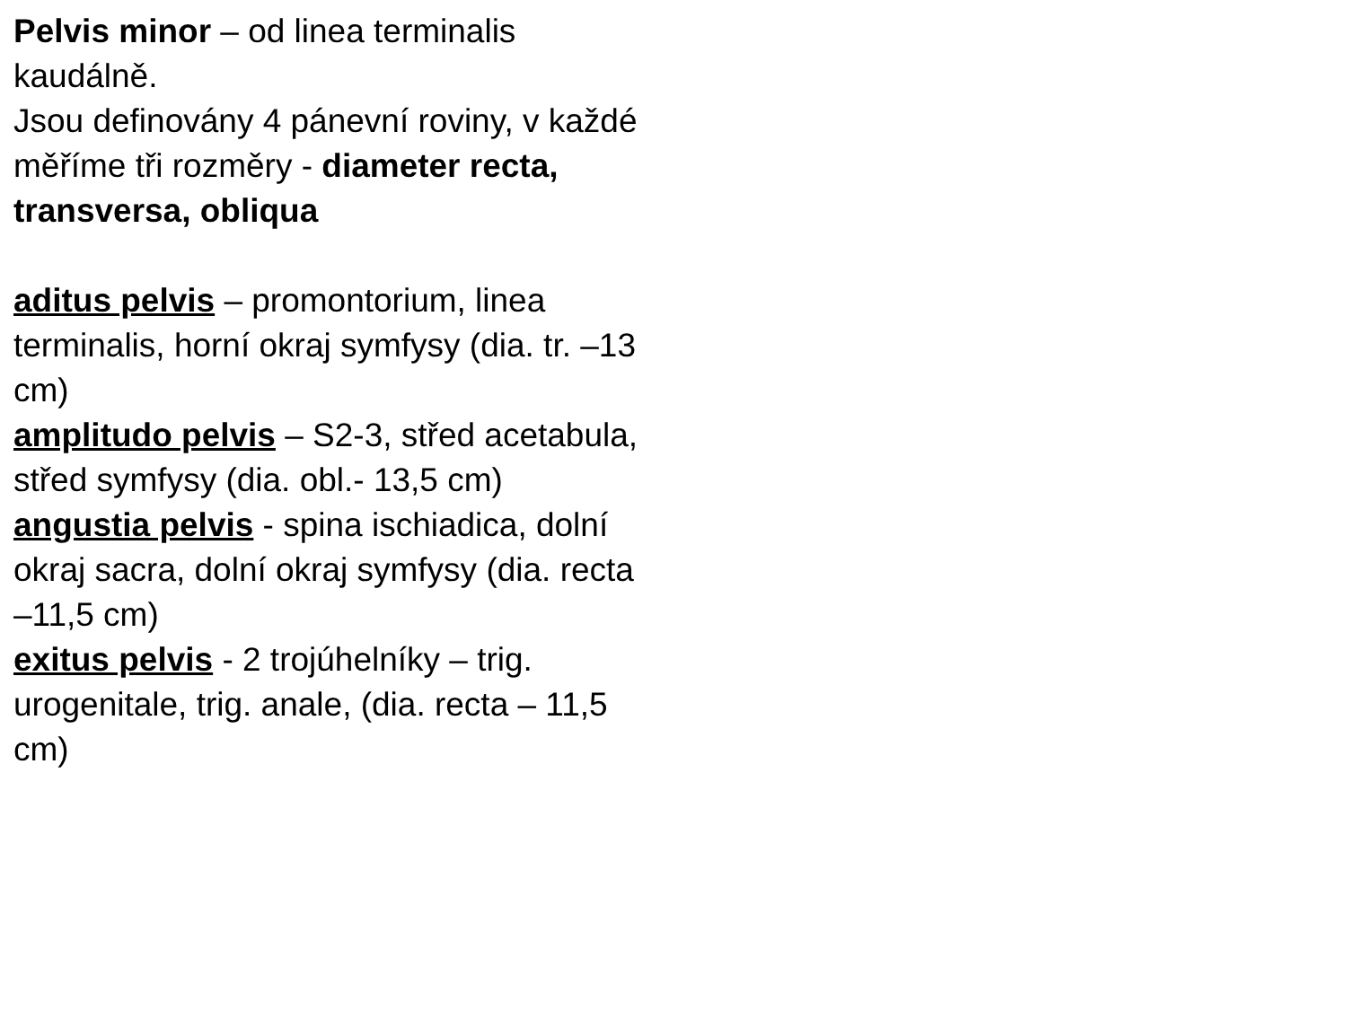Pelvis minor – od linea terminalis kaudálně.
Jsou definovány 4 pánevní roviny, v každé měříme tři rozměry - diameter recta, transversa, obliqua
aditus pelvis – promontorium, linea terminalis, horní okraj symfysy (dia. tr. –13 cm)
amplitudo pelvis – S2-3, střed acetabula, střed symfysy (dia. obl.- 13,5 cm)
angustia pelvis - spina ischiadica, dolní okraj sacra, dolní okraj symfysy (dia. recta –11,5 cm)
exitus pelvis - 2 trojúhelníky – trig. urogenitale, trig. anale, (dia. recta – 11,5 cm)